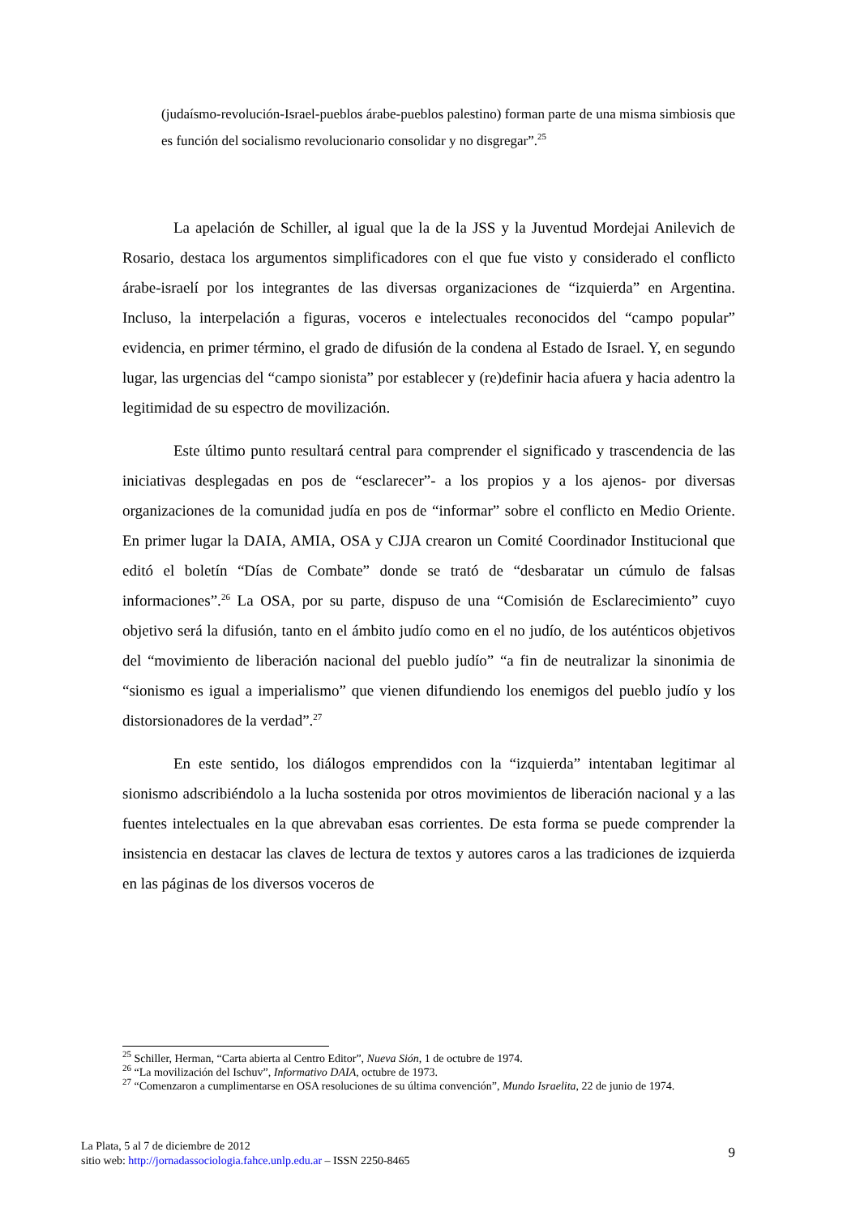(judaísmo-revolución-Israel-pueblos árabe-pueblos palestino) forman parte de una misma simbiosis que es función del socialismo revolucionario consolidar y no disgregar”.<sup>25</sup>
La apelación de Schiller, al igual que la de la JSS y la Juventud Mordejai Anilevich de Rosario, destaca los argumentos simplificadores con el que fue visto y considerado el conflicto árabe-israelí por los integrantes de las diversas organizaciones de “izquierda” en Argentina. Incluso, la interpelación a figuras, voceros e intelectuales reconocidos del “campo popular” evidencia, en primer término, el grado de difusión de la condena al Estado de Israel. Y, en segundo lugar, las urgencias del “campo sionista” por establecer y (re)definir hacia afuera y hacia adentro la legitimidad de su espectro de movilización.
Este último punto resultará central para comprender el significado y trascendencia de las iniciativas desplegadas en pos de “esclarecer”- a los propios y a los ajenos- por diversas organizaciones de la comunidad judía en pos de “informar” sobre el conflicto en Medio Oriente. En primer lugar la DAIA, AMIA, OSA y CJJA crearon un Comité Coordinador Institucional que editó el boletín “Días de Combate” donde se trató de “desbaratar un cúmulo de falsas informaciones”.<sup>26</sup> La OSA, por su parte, dispuso de una “Comisión de Esclarecimiento” cuyo objetivo será la difusión, tanto en el ámbito judío como en el no judío, de los auténticos objetivos del “movimiento de liberación nacional del pueblo judío” “a fin de neutralizar la sinonimia de “sionismo es igual a imperialismo” que vienen difundiendo los enemigos del pueblo judío y los distorsionadores de la verdad”.<sup>27</sup>
En este sentido, los diálogos emprendidos con la “izquierda” intentaban legitimar al sionismo adscribiéndolo a la lucha sostenida por otros movimientos de liberación nacional y a las fuentes intelectuales en la que abrevaban esas corrientes. De esta forma se puede comprender la insistencia en destacar las claves de lectura de textos y autores caros a las tradiciones de izquierda en las páginas de los diversos voceros de
<sup>25</sup> Schiller, Herman, “Carta abierta al Centro Editor”, Nueva Sión, 1 de octubre de 1974.
<sup>26</sup> “La movilización del Ischuv”, Informativo DAIA, octubre de 1973.
<sup>27</sup> “Comenzaron a cumplimentarse en OSA resoluciones de su última convención”, Mundo Israelita, 22 de junio de 1974.
La Plata, 5 al 7 de diciembre de 2012
sitio web: http://jornadassociologia.fahce.unlp.edu.ar – ISSN 2250-8465
9